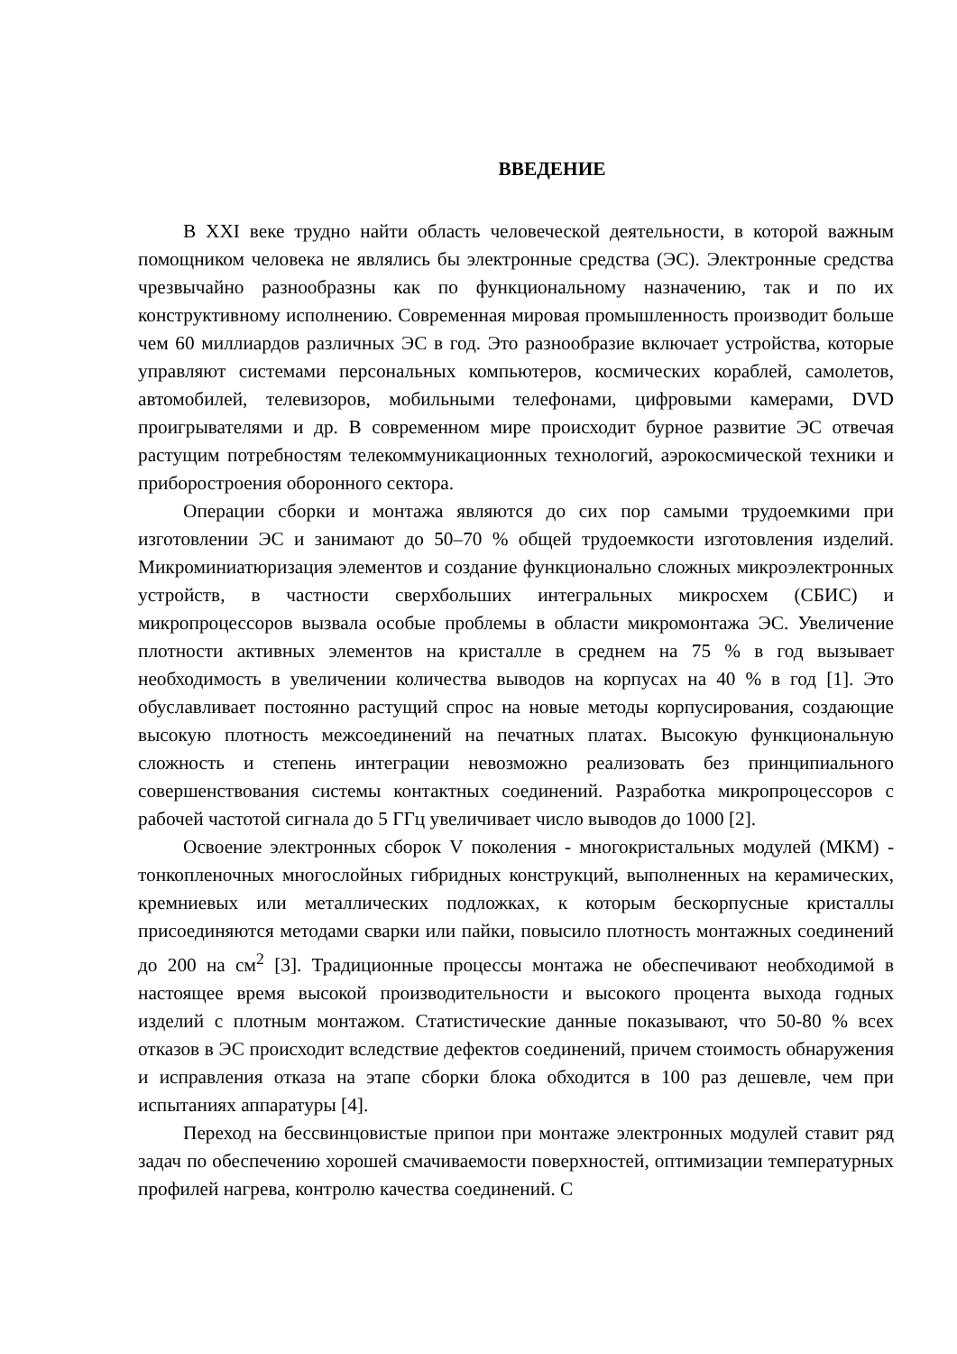ВВЕДЕНИЕ
В XXI веке трудно найти область человеческой деятельности, в которой важным помощником человека не являлись бы электронные средства (ЭС). Электронные средства чрезвычайно разнообразны как по функциональному назначению, так и по их конструктивному исполнению. Современная мировая промышленность производит больше чем 60 миллиардов различных ЭС в год. Это разнообразие включает устройства, которые управляют системами персональных компьютеров, космических кораблей, самолетов, автомобилей, телевизоров, мобильными телефонами, цифровыми камерами, DVD проигрывателями и др. В современном мире происходит бурное развитие ЭС отвечая растущим потребностям телекоммуникационных технологий, аэрокосмической техники и приборостроения оборонного сектора.
Операции сборки и монтажа являются до сих пор самыми трудоемкими при изготовлении ЭС и занимают до 50–70 % общей трудоемкости изготовления изделий. Микроминиатюризация элементов и создание функционально сложных микроэлектронных устройств, в частности сверхбольших интегральных микросхем (СБИС) и микропроцессоров вызвала особые проблемы в области микромонтажа ЭС. Увеличение плотности активных элементов на кристалле в среднем на 75 % в год вызывает необходимость в увеличении количества выводов на корпусах на 40 % в год [1]. Это обуславливает постоянно растущий спрос на новые методы корпусирования, создающие высокую плотность межсоединений на печатных платах. Высокую функциональную сложность и степень интеграции невозможно реализовать без принципиального совершенствования системы контактных соединений. Разработка микропроцессоров с рабочей частотой сигнала до 5 ГГц увеличивает число выводов до 1000 [2].
Освоение электронных сборок V поколения - многокристальных модулей (МКМ) - тонкопленочных многослойных гибридных конструкций, выполненных на керамических, кремниевых или металлических подложках, к которым бескорпусные кристаллы присоединяются методами сварки или пайки, повысило плотность монтажных соединений до 200 на см<sup>2</sup> [3]. Традиционные процессы монтажа не обеспечивают необходимой в настоящее время высокой производительности и высокого процента выхода годных изделий с плотным монтажом. Статистические данные показывают, что 50-80 % всех отказов в ЭС происходит вследствие дефектов соединений, причем стоимость обнаружения и исправления отказа на этапе сборки блока обходится в 100 раз дешевле, чем при испытаниях аппаратуры [4].
Переход на бессвинцовистые припои при монтаже электронных модулей ставит ряд задач по обеспечению хорошей смачиваемости поверхностей, оптимизации температурных профилей нагрева, контролю качества соединений. С